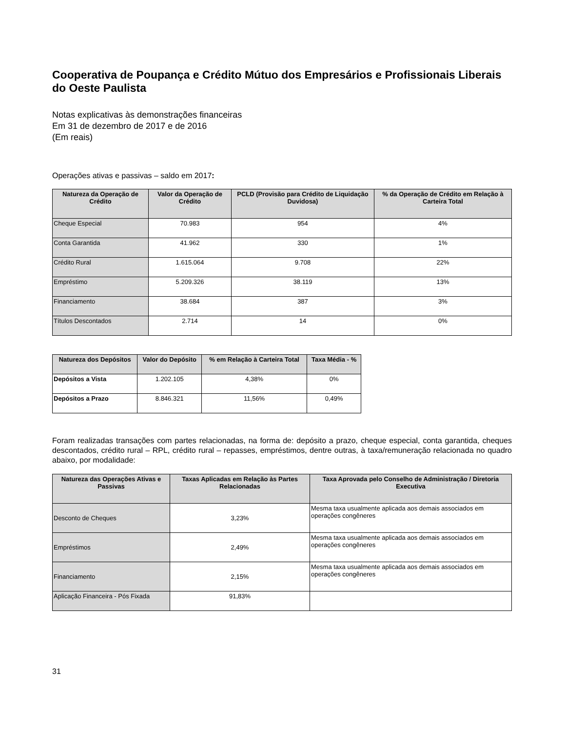Cooperativa de Poupança e Crédito Mútuo dos Empresários e Profissionais Liberais do Oeste Paulista
Notas explicativas às demonstrações financeiras
Em 31 de dezembro de 2017 e de 2016
(Em reais)
Operações ativas e passivas – saldo em 2017:
| Natureza da Operação de Crédito | Valor da Operação de Crédito | PCLD (Provisão para Crédito de Liquidação Duvidosa) | % da Operação de Crédito em Relação à Carteira Total |
| --- | --- | --- | --- |
| Cheque Especial | 70.983 | 954 | 4% |
| Conta Garantida | 41.962 | 330 | 1% |
| Crédito Rural | 1.615.064 | 9.708 | 22% |
| Empréstimo | 5.209.326 | 38.119 | 13% |
| Financiamento | 38.684 | 387 | 3% |
| Títulos Descontados | 2.714 | 14 | 0% |
| Natureza dos Depósitos | Valor do Depósito | % em Relação à Carteira Total | Taxa Média - % |
| --- | --- | --- | --- |
| Depósitos a Vista | 1.202.105 | 4,38% | 0% |
| Depósitos a Prazo | 8.846.321 | 11,56% | 0,49% |
Foram realizadas transações com partes relacionadas, na forma de: depósito a prazo, cheque especial, conta garantida, cheques descontados, crédito rural – RPL, crédito rural – repasses, empréstimos, dentre outras, à taxa/remuneração relacionada no quadro abaixo, por modalidade:
| Natureza das Operações Ativas e Passivas | Taxas Aplicadas em Relação às Partes Relacionadas | Taxa Aprovada pelo Conselho de Administração / Diretoria Executiva |
| --- | --- | --- |
| Desconto de Cheques | 3,23% | Mesma taxa usualmente aplicada aos demais associados em operações congêneres |
| Empréstimos | 2,49% | Mesma taxa usualmente aplicada aos demais associados em operações congêneres |
| Financiamento | 2,15% | Mesma taxa usualmente aplicada aos demais associados em operações congêneres |
| Aplicação Financeira - Pós Fixada | 91,83% | |
31